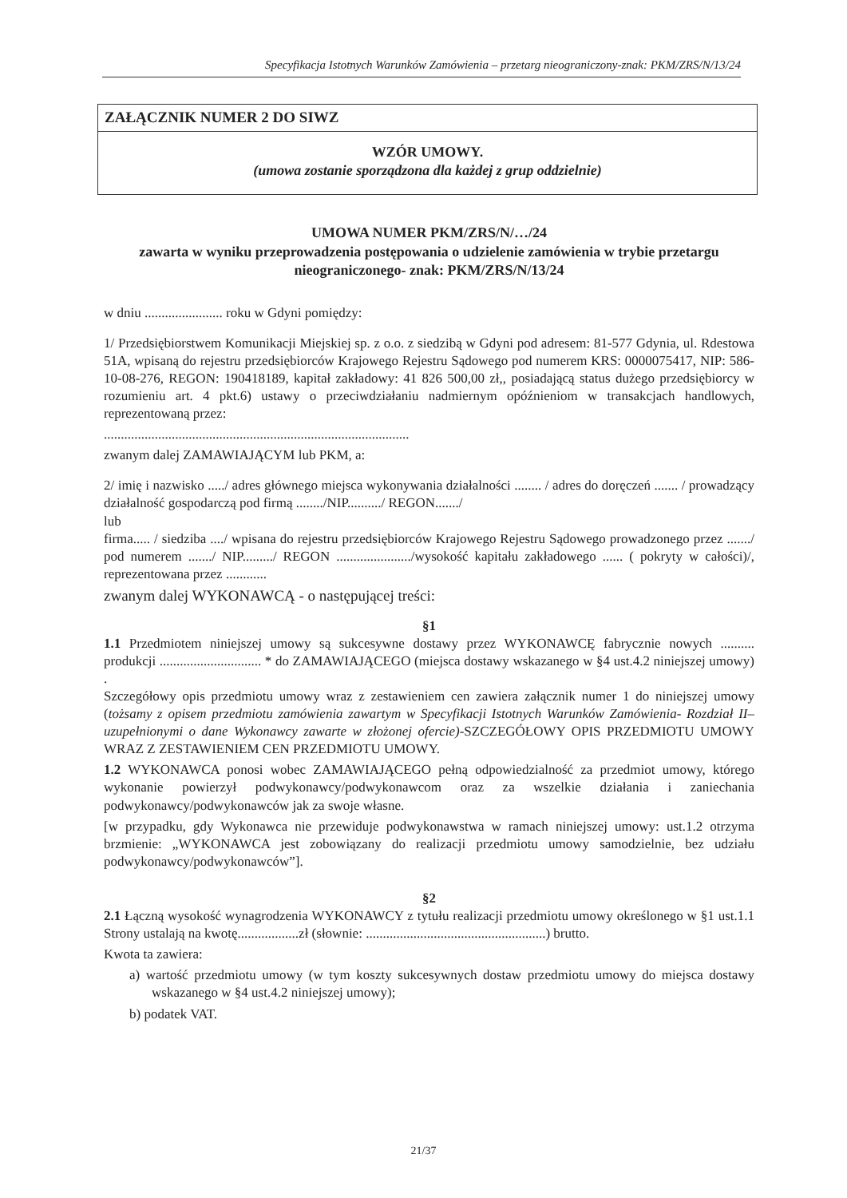Specyfikacja Istotnych Warunków Zamówienia – przetarg nieograniczony-znak: PKM/ZRS/N/13/24
ZAŁĄCZNIK NUMER 2 DO SIWZ
WZÓR UMOWY.
(umowa zostanie sporządzona dla każdej z grup oddzielnie)
UMOWA NUMER PKM/ZRS/N/…/24
zawarta w wyniku przeprowadzenia postępowania o udzielenie zamówienia w trybie przetargu nieograniczonego- znak: PKM/ZRS/N/13/24
w dniu ....................... roku w Gdyni pomiędzy:
1/ Przedsiębiorstwem Komunikacji Miejskiej sp. z o.o. z siedzibą w Gdyni pod adresem: 81-577 Gdynia, ul. Rdestowa 51A, wpisaną do rejestru przedsiębiorców Krajowego Rejestru Sądowego pod numerem KRS: 0000075417, NIP: 586-10-08-276, REGON: 190418189, kapitał zakładowy: 41 826 500,00 zł,, posiadającą status dużego przedsiębiorcy w rozumieniu art. 4 pkt.6) ustawy o przeciwdziałaniu nadmiernym opóźnieniom w transakcjach handlowych, reprezentowaną przez:
..........................................................................................
zwanym dalej ZAMAWIAJĄCYM lub PKM, a:
2/ imię i nazwisko ...../ adres głównego miejsca wykonywania działalności ........ / adres do doręczeń ....... / prowadzący działalność gospodarczą pod firmą ......../NIP........../ REGON......./
lub
firma..... / siedziba ..../ wpisana do rejestru przedsiębiorców Krajowego Rejestru Sądowego prowadzonego przez ......./ pod numerem ......./ NIP........./ REGON ....................../wysokość kapitału zakładowego ...... ( pokryty w całości)/, reprezentowana przez ............
zwanym dalej WYKONAWCĄ - o następującej treści:
§1
1.1 Przedmiotem niniejszej umowy są sukcesywne dostawy przez WYKONAWCĘ fabrycznie nowych .......... produkcji .............................. * do ZAMAWIAJĄCEGO (miejsca dostawy wskazanego w §4 ust.4.2 niniejszej umowy) .
Szczegółowy opis przedmiotu umowy wraz z zestawieniem cen zawiera załącznik numer 1 do niniejszej umowy (tożsamy z opisem przedmiotu zamówienia zawartym w Specyfikacji Istotnych Warunków Zamówienia- Rozdział II– uzupełnionymi o dane Wykonawcy zawarte w złożonej ofercie)-SZCZEGÓŁOWY OPIS PRZEDMIOTU UMOWY WRAZ Z ZESTAWIENIEM CEN PRZEDMIOTU UMOWY.
1.2 WYKONAWCA ponosi wobec ZAMAWIAJĄCEGO pełną odpowiedzialność za przedmiot umowy, którego wykonanie powierzył podwykonawcy/podwykonawcom oraz za wszelkie działania i zaniechania podwykonawcy/podwykonawców jak za swoje własne.
[w przypadku, gdy Wykonawca nie przewiduje podwykonawstwa w ramach niniejszej umowy: ust.1.2 otrzyma brzmienie: „WYKONAWCA jest zobowiązany do realizacji przedmiotu umowy samodzielnie, bez udziału podwykonawcy/podwykonawców”].
§2
2.1 Łączną wysokość wynagrodzenia WYKONAWCY z tytułu realizacji przedmiotu umowy określonego w §1 ust.1.1 Strony ustalają na kwotę..................zł (słownie: .....................................................) brutto.
Kwota ta zawiera:
a) wartość przedmiotu umowy (w tym koszty sukcesywnych dostaw przedmiotu umowy do miejsca dostawy wskazanego w §4 ust.4.2 niniejszej umowy);
b) podatek VAT.
21/37